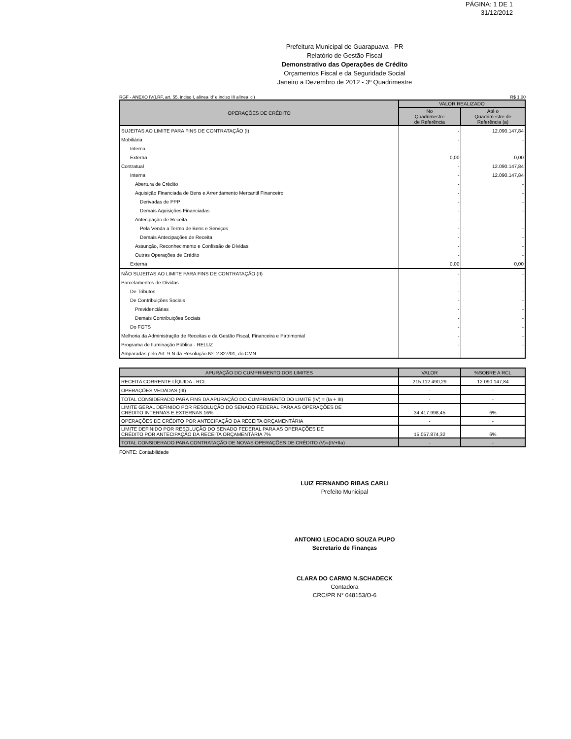PÁGINA: 1 DE 1
31/12/2012
Prefeitura Municipal de Guarapuava - PR
Relatório de Gestão Fiscal
Demonstrativo das Operações de Crédito
Orçamentos Fiscal e da Seguridade Social
Janeiro a Dezembro de 2012 - 3º Quadrimestre
RGF - ANEXO IV(LRF, art. 55, inciso I, alínea 'd' e inciso III alínea 'c') R$ 1,00
| OPERAÇÕES DE CRÉDITO | VALOR REALIZADO | |
| --- | --- | --- |
| | No Quadrimestre de Referência | Até o Quadrimestre de Referência (a) |
| SUJEITAS AO LIMITE PARA FINS DE CONTRATAÇÃO (I) | - | 12.090.147,84 |
| Mobiliária | - | - |
| Interna | - | - |
| Externa | 0,00 | 0,00 |
| Contratual | - | 12.090.147,84 |
| Interna | - | 12.090.147,84 |
| Abertura de Crédito | - | - |
| Aquisição Financiada de Bens e Arrendamento Mercantil Financeiro | - | - |
| Derivadas de PPP | - | - |
| Demais Aquisições Financiadas | - | - |
| Antecipação de Receita | - | - |
| Pela Venda a Termo de Bens e Serviços | - | - |
| Demais Antecipações de Receita | - | - |
| Assunção, Reconhecimento e Confissão de Dívidas | - | - |
| Outras Operações de Crédito | - | - |
| Externa | 0,00 | 0,00 |
| NÃO SUJEITAS AO LIMITE PARA FINS DE CONTRATAÇÃO (II) | - | - |
| Parcelamentos de Dívidas | - | - |
| De Tributos | - | - |
| De Contribuições Sociais | - | - |
| Previdenciárias | - | - |
| Demais Contribuições Sociais | - | - |
| Do FGTS | - | - |
| Melhoria da Administração de Receitas e da Gestão Fiscal, Financeira e Patrimonial | - | - |
| Programa de Iluminação Pública - RELUZ | - | - |
| Amparadas pelo Art. 9-N da Resolução Nº. 2.827/01, do CMN | - | - |
| APURAÇÃO DO CUMPRIMENTO DOS LIMITES | VALOR | %SOBRE A RCL |
| RECEITA CORRENTE LÍQUIDA - RCL | 215.112.490,29 | 12.090.147,84 |
| OPERAÇÕES VEDADAS (III) | - | - |
| TOTAL CONSIDERADO PARA FINS DA APURAÇÃO DO CUMPRIMENTO DO LIMITE (IV) = (Ia + III) | - | - |
| LIMITE GERAL DEFINIDO POR RESOLUÇÃO DO SENADO FEDERAL PARA AS OPERAÇÕES DE CRÉDITO INTERNAS E EXTERNAS 16% | 34.417.998,45 | 6% |
| OPERAÇÕES DE CRÉDITO POR ANTECIPAÇÃO DA RECEITA ORÇAMENTÁRIA | - | - |
| LIMITE DEFINIDO POR RESOLUÇÃO DO SENADO FEDERAL PARA AS OPERAÇÕES DE CRÉDITO POR ANTECIPAÇÃO DA RECEITA ORÇAMENTÁRIA 7% | 15.057.874,32 | 6% |
| TOTAL CONSIDERADO PARA CONTRATAÇÃO DE NOVAS OPERAÇÕES DE CRÉDITO (V)=(IV+IIa) | - | - |
FONTE: Contabilidade
LUIZ FERNANDO RIBAS CARLI
Prefeito Municipal
ANTONIO LEOCADIO SOUZA PUPO
Secretario de Finanças
CLARA DO CARMO N.SCHADECK
Contadora
CRC/PR N° 048153/O-6